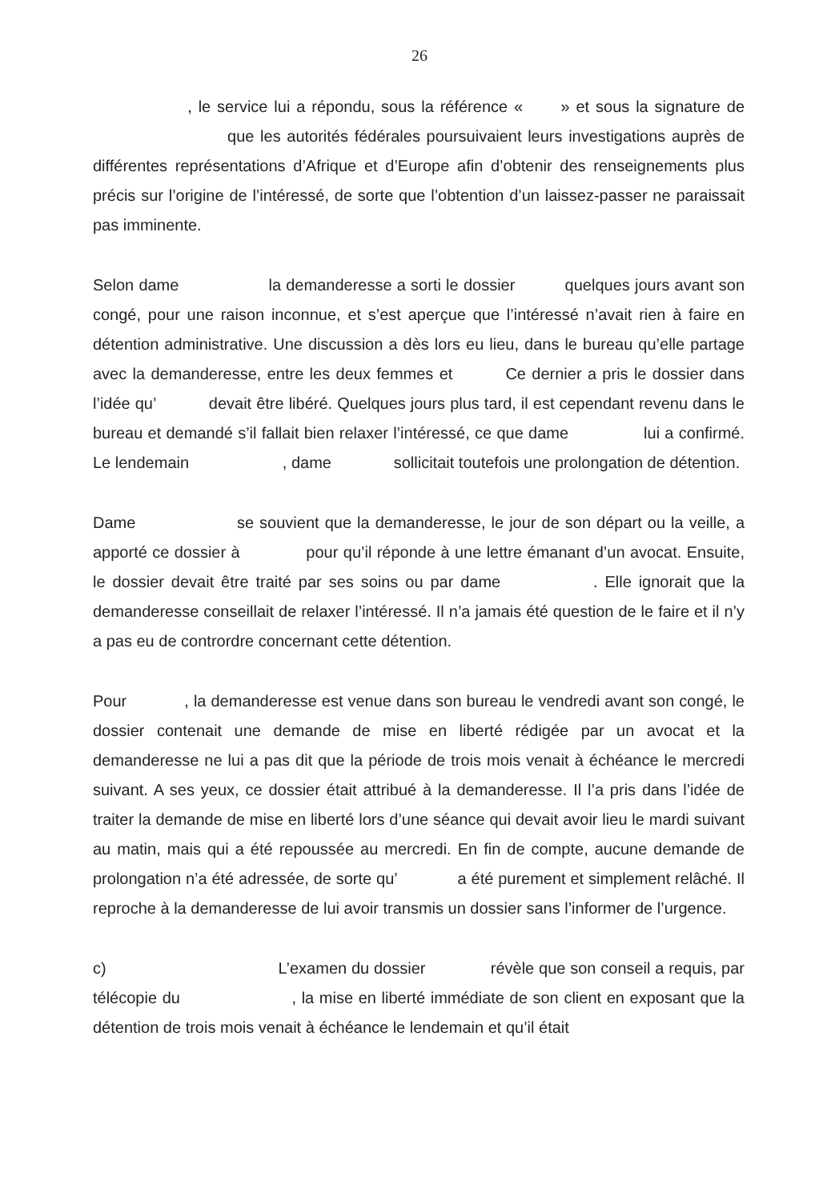26
, le service lui a répondu, sous la référence « » et sous la signature de que les autorités fédérales poursuivaient leurs investigations auprès de différentes représentations d’Afrique et d’Europe afin d’obtenir des renseignements plus précis sur l’origine de l’intéressé, de sorte que l’obtention d’un laissez-passer ne paraissait pas imminente.
Selon dame la demanderesse a sorti le dossier quelques jours avant son congé, pour une raison inconnue, et s’est aperçue que l’intéressé n’avait rien à faire en détention administrative. Une discussion a dès lors eu lieu, dans le bureau qu’elle partage avec la demanderesse, entre les deux femmes et Ce dernier a pris le dossier dans l’idée qu’ devait être libéré. Quelques jours plus tard, il est cependant revenu dans le bureau et demandé s’il fallait bien relaxer l’intéressé, ce que dame lui a confirmé. Le lendemain , dame sollicitait toutefois une prolongation de détention.
Dame se souvient que la demanderesse, le jour de son départ ou la veille, a apporté ce dossier à pour qu’il réponde à une lettre émanant d’un avocat. Ensuite, le dossier devait être traité par ses soins ou par dame . Elle ignorait que la demanderesse conseillait de relaxer l’intéressé. Il n’a jamais été question de le faire et il n’y a pas eu de contrordre concernant cette détention.
Pour , la demanderesse est venue dans son bureau le vendredi avant son congé, le dossier contenait une demande de mise en liberté rédigée par un avocat et la demanderesse ne lui a pas dit que la période de trois mois venait à échéance le mercredi suivant. A ses yeux, ce dossier était attribué à la demanderesse. Il l’a pris dans l’idée de traiter la demande de mise en liberté lors d’une séance qui devait avoir lieu le mardi suivant au matin, mais qui a été repoussée au mercredi. En fin de compte, aucune demande de prolongation n’a été adressée, de sorte qu’ a été purement et simplement relâché. Il reproche à la demanderesse de lui avoir transmis un dossier sans l’informer de l’urgence.
c) L’examen du dossier révèle que son conseil a requis, par télécopie du , la mise en liberté immédiate de son client en exposant que la détention de trois mois venait à échéance le lendemain et qu’il était